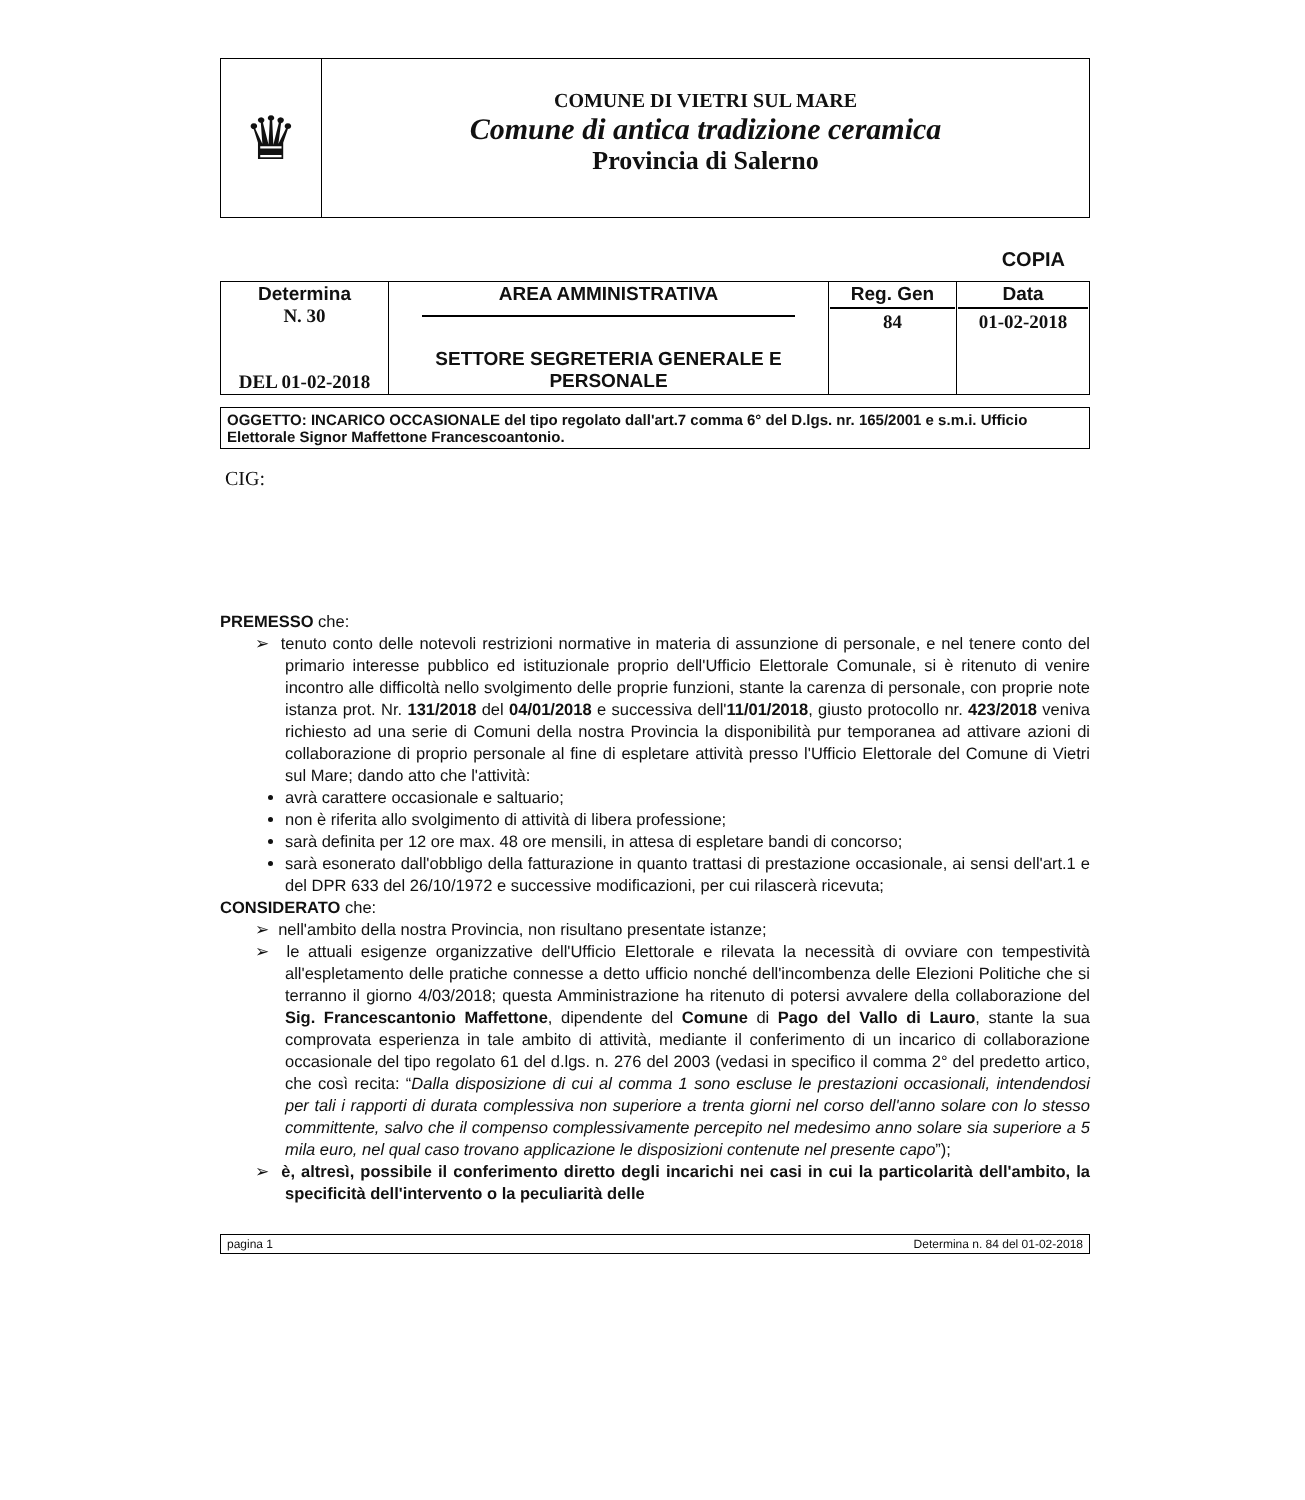♛
COMUNE DI VIETRI SUL MARE
Comune di antica tradizione ceramica
Provincia di Salerno
COPIA
| Determina N. 30 DEL 01-02-2018 | AREA AMMINISTRATIVA SETTORE SEGRETERIA GENERALE E PERSONALE | Reg. Gen 84 | Data 01-02-2018 |
OGGETTO: INCARICO OCCASIONALE del tipo regolato dall'art.7 comma 6° del D.lgs. nr. 165/2001 e s.m.i. Ufficio Elettorale Signor Maffettone Francescoantonio.
CIG:
PREMESSO che:
➢ tenuto conto delle notevoli restrizioni normative in materia di assunzione di personale, e nel tenere conto del primario interesse pubblico ed istituzionale proprio dell'Ufficio Elettorale Comunale, si è ritenuto di venire incontro alle difficoltà nello svolgimento delle proprie funzioni, stante la carenza di personale, con proprie note istanza prot. Nr. 131/2018 del 04/01/2018 e successiva dell'11/01/2018, giusto protocollo nr. 423/2018 veniva richiesto ad una serie di Comuni della nostra Provincia la disponibilità pur temporanea ad attivare azioni di collaborazione di proprio personale al fine di espletare attività presso l'Ufficio Elettorale del Comune di Vietri sul Mare; dando atto che l'attività:
avrà carattere occasionale e saltuario;
non è riferita allo svolgimento di attività di libera professione;
sarà definita per 12 ore max. 48 ore mensili, in attesa di espletare bandi di concorso;
sarà esonerato dall'obbligo della fatturazione in quanto trattasi di prestazione occasionale, ai sensi dell'art.1 e del DPR 633 del 26/10/1972 e successive modificazioni, per cui rilascerà ricevuta;
CONSIDERATO che:
➢ nell'ambito della nostra Provincia, non risultano presentate istanze;
➢ le attuali esigenze organizzative dell'Ufficio Elettorale e rilevata la necessità di ovviare con tempestività all'espletamento delle pratiche connesse a detto ufficio nonché dell'incombenza delle Elezioni Politiche che si terranno il giorno 4/03/2018; questa Amministrazione ha ritenuto di potersi avvalere della collaborazione del Sig. Francescantonio Maffettone, dipendente del Comune di Pago del Vallo di Lauro, stante la sua comprovata esperienza in tale ambito di attività, mediante il conferimento di un incarico di collaborazione occasionale del tipo regolato 61 del d.lgs. n. 276 del 2003 (vedasi in specifico il comma 2° del predetto artico, che così recita: “Dalla disposizione di cui al comma 1 sono escluse le prestazioni occasionali, intendendosi per tali i rapporti di durata complessiva non superiore a trenta giorni nel corso dell'anno solare con lo stesso committente, salvo che il compenso complessivamente percepito nel medesimo anno solare sia superiore a 5 mila euro, nel qual caso trovano applicazione le disposizioni contenute nel presente capo”);
➢ è, altresì, possibile il conferimento diretto degli incarichi nei casi in cui la particolarità dell'ambito, la specificità dell'intervento o la peculiarità delle
pagina 1 Determina n. 84 del 01-02-2018